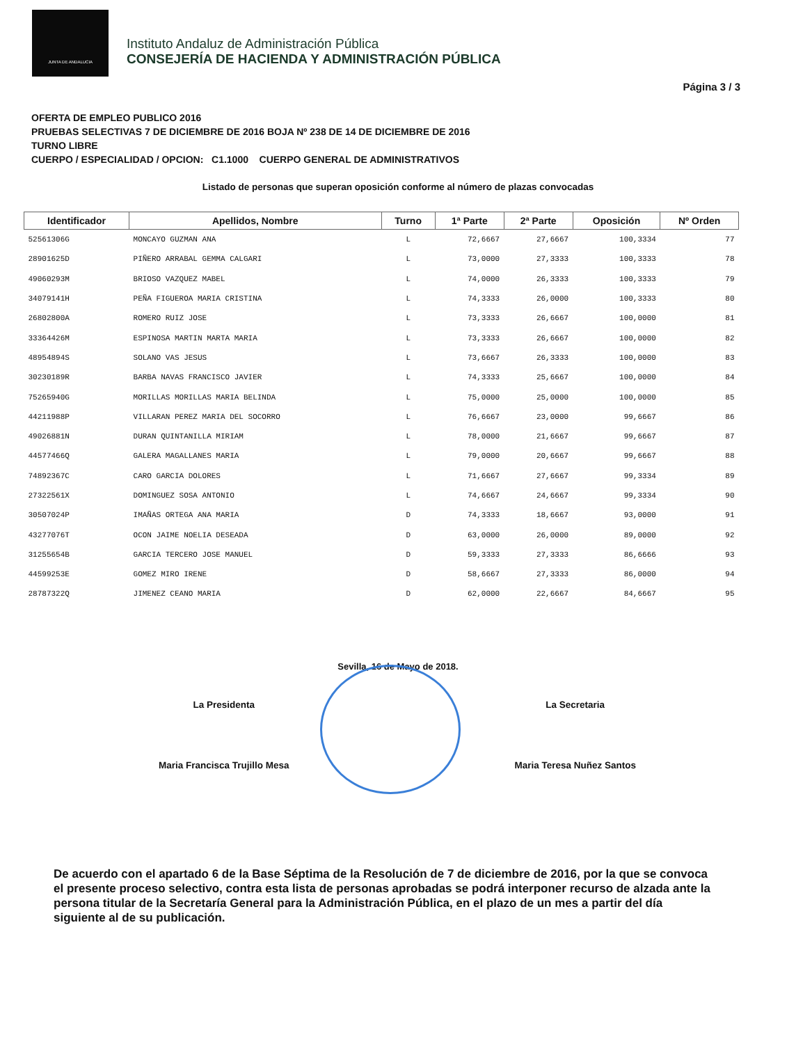JUNTA DE ANDALUCIA
Instituto Andaluz de Administración Pública
CONSEJERÍA DE HACIENDA Y ADMINISTRACIÓN PÚBLICA
Página 3 / 3
OFERTA DE EMPLEO PUBLICO 2016
PRUEBAS SELECTIVAS 7 DE DICIEMBRE DE 2016 BOJA Nº 238 DE 14 DE DICIEMBRE DE 2016
TURNO LIBRE
CUERPO / ESPECIALIDAD / OPCION: C1.1000 CUERPO GENERAL DE ADMINISTRATIVOS
Listado de personas que superan oposición conforme al número de plazas convocadas
| Identificador | Apellidos, Nombre | Turno | 1ª Parte | 2ª Parte | Oposición | Nº Orden |
| --- | --- | --- | --- | --- | --- | --- |
| 52561306G | MONCAYO GUZMAN ANA | L | 72,6667 | 27,6667 | 100,3334 | 77 |
| 28901625D | PIÑERO ARRABAL GEMMA CALGARI | L | 73,0000 | 27,3333 | 100,3333 | 78 |
| 49060293M | BRIOSO VAZQUEZ MABEL | L | 74,0000 | 26,3333 | 100,3333 | 79 |
| 34079141H | PEÑA FIGUEROA MARIA CRISTINA | L | 74,3333 | 26,0000 | 100,3333 | 80 |
| 26802800A | ROMERO RUIZ JOSE | L | 73,3333 | 26,6667 | 100,0000 | 81 |
| 33364426M | ESPINOSA MARTIN MARTA MARIA | L | 73,3333 | 26,6667 | 100,0000 | 82 |
| 48954894S | SOLANO VAS JESUS | L | 73,6667 | 26,3333 | 100,0000 | 83 |
| 30230189R | BARBA NAVAS FRANCISCO JAVIER | L | 74,3333 | 25,6667 | 100,0000 | 84 |
| 75265940G | MORILLAS MORILLAS MARIA BELINDA | L | 75,0000 | 25,0000 | 100,0000 | 85 |
| 44211988P | VILLARAN PEREZ MARIA DEL SOCORRO | L | 76,6667 | 23,0000 | 99,6667 | 86 |
| 49026881N | DURAN QUINTANILLA MIRIAM | L | 78,0000 | 21,6667 | 99,6667 | 87 |
| 44577466Q | GALERA MAGALLANES MARIA | L | 79,0000 | 20,6667 | 99,6667 | 88 |
| 74892367C | CARO GARCIA DOLORES | L | 71,6667 | 27,6667 | 99,3334 | 89 |
| 27322561X | DOMINGUEZ SOSA ANTONIO | L | 74,6667 | 24,6667 | 99,3334 | 90 |
| 30507024P | IMAÑAS ORTEGA ANA MARIA | D | 74,3333 | 18,6667 | 93,0000 | 91 |
| 43277076T | OCON JAIME NOELIA DESEADA | D | 63,0000 | 26,0000 | 89,0000 | 92 |
| 31255654B | GARCIA TERCERO JOSE MANUEL | D | 59,3333 | 27,3333 | 86,6666 | 93 |
| 44599253E | GOMEZ MIRO IRENE | D | 58,6667 | 27,3333 | 86,0000 | 94 |
| 28787322Q | JIMENEZ CEANO MARIA | D | 62,0000 | 22,6667 | 84,6667 | 95 |
Sevilla, 16 de Mayo de 2018.
La Presidenta
Maria Francisca Trujillo Mesa
La Secretaria
Maria Teresa Nuñez Santos
De acuerdo con el apartado 6 de la Base Séptima de la Resolución de 7 de diciembre de 2016, por la que se convoca el presente proceso selectivo, contra esta lista de personas aprobadas se podrá interponer recurso de alzada ante la persona titular de la Secretaría General para la Administración Pública, en el plazo de un mes a partir del día siguiente al de su publicación.